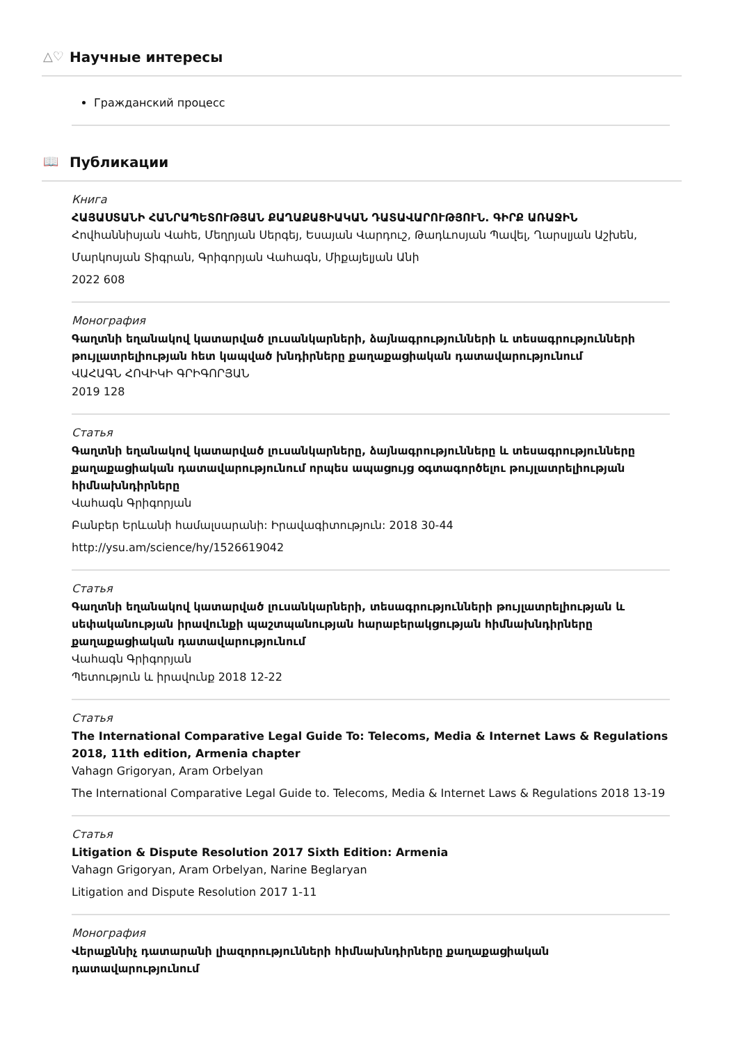△♡ Научные интересы
Гражданский процесс
📖 Публикации
Книга
ՀԱՅԱՍՏԱՆԻ ՀԱՆՐԱՊԵՏՈՒԹՅԱՆ ՔԱՂԱՔԱՑԻԱԿԱՆ ԴԱՏԱՎԱՐՈՒԹՅՈՒՆ. ԳԻՐՔ ԱՌԱՋԻՆ
Հովհաննիսյան Վահե, Մեղրյան Սերգեյ, Եսայան Վարդուշ, Թադևոսյան Պավել, Ղարսլյան Աշխեն,
Մարկոսյան Տիգրան, Գրիգորյան Վահագն, Միքայելյան Անի
2022 608
Монография
Գաղտնի եղանակով կատարված լուսանկարների, ձայնագրությունների և տեսագրությունների թույլատրելիության հետ կապված խնդիրները քաղաքացիական դատավարությունում
ՎԱՀԱԳՆ ՀՈՎԻԿԻ ԳՐԻԳՈՐՅԱՆ
2019 128
Статья
Գաղտնի եղանակով կատարված լուսանկարները, ձայնագրությունները և տեսագրությունները քաղաքացիական դատավարությունում որպես ապացույց օգտագործելու թույլատրելիության հիմնախնդիրները
Վահագն Գրիգորյան
Բանբեր Երևանի համալսարանի: Իրավագիտություն: 2018 30-44
http://ysu.am/science/hy/1526619042
Статья
Գաղտնի եղանակով կատարված լուսանկարների, տեսագրությունների թույլատրելիության և սեփականության իրավունքի պաշտպանության հարաբերակցության հիմնախնդիրները քաղաքացիական դատավարությունում
Վահագն Գրիգորյան
Պետություն և իրավունք 2018 12-22
Статья
The International Comparative Legal Guide To: Telecoms, Media & Internet Laws & Regulations 2018, 11th edition, Armenia chapter
Vahagn Grigoryan, Aram Orbelyan
The International Comparative Legal Guide to. Telecoms, Media & Internet Laws & Regulations 2018 13-19
Статья
Litigation & Dispute Resolution 2017 Sixth Edition: Armenia
Vahagn Grigoryan, Aram Orbelyan, Narine Beglaryan
Litigation and Dispute Resolution 2017 1-11
Монография
Վերաքննիչ դատարանի լիազորությունների հիմնախնդիրները քաղաքացիական դատավարությունում